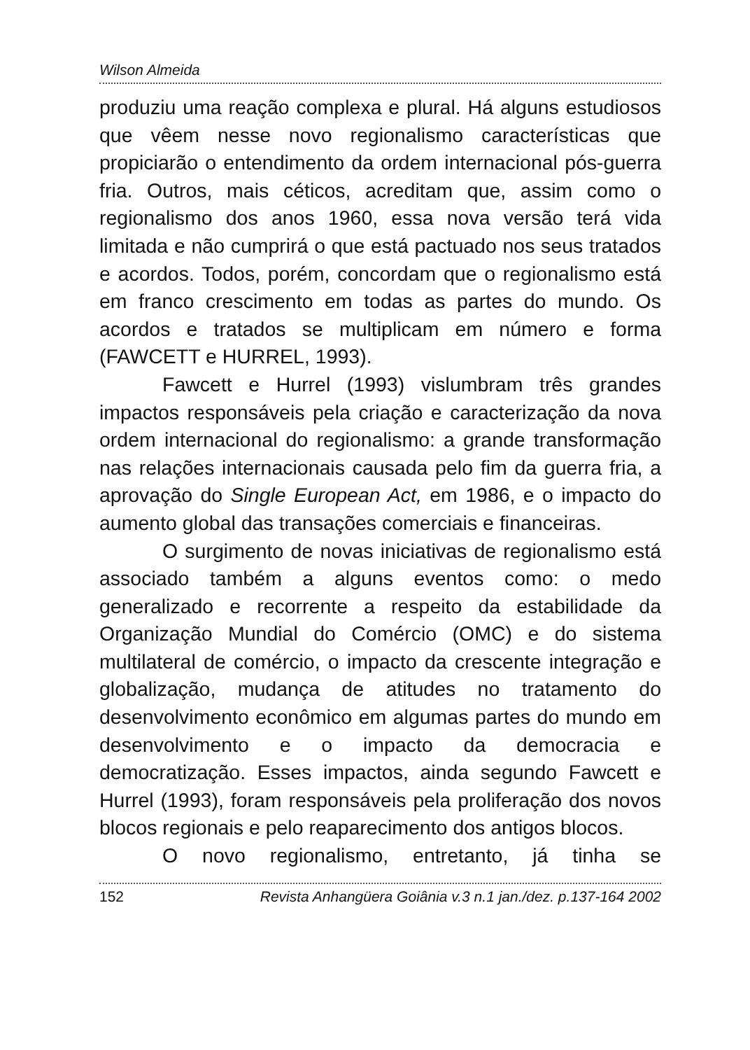Wilson Almeida
produziu uma reação complexa e plural. Há alguns estudiosos que vêem nesse novo regionalismo características que propiciarão o entendimento da ordem internacional pós-guerra fria. Outros, mais céticos, acreditam que, assim como o regionalismo dos anos 1960, essa nova versão terá vida limitada e não cumprirá o que está pactuado nos seus tratados e acordos. Todos, porém, concordam que o regionalismo está em franco crescimento em todas as partes do mundo. Os acordos e tratados se multiplicam em número e forma (FAWCETT e HURREL, 1993).
Fawcett e Hurrel (1993) vislumbram três grandes impactos responsáveis pela criação e caracterização da nova ordem internacional do regionalismo: a grande transformação nas relações internacionais causada pelo fim da guerra fria, a aprovação do Single European Act, em 1986, e o impacto do aumento global das transações comerciais e financeiras.
O surgimento de novas iniciativas de regionalismo está associado também a alguns eventos como: o medo generalizado e recorrente a respeito da estabilidade da Organização Mundial do Comércio (OMC) e do sistema multilateral de comércio, o impacto da crescente integração e globalização, mudança de atitudes no tratamento do desenvolvimento econômico em algumas partes do mundo em desenvolvimento e o impacto da democracia e democratização. Esses impactos, ainda segundo Fawcett e Hurrel (1993), foram responsáveis pela proliferação dos novos blocos regionais e pelo reaparecimento dos antigos blocos.
O novo regionalismo, entretanto, já tinha se
152 Revista Anhangüera Goiânia v.3 n.1 jan./dez. p.137-164 2002